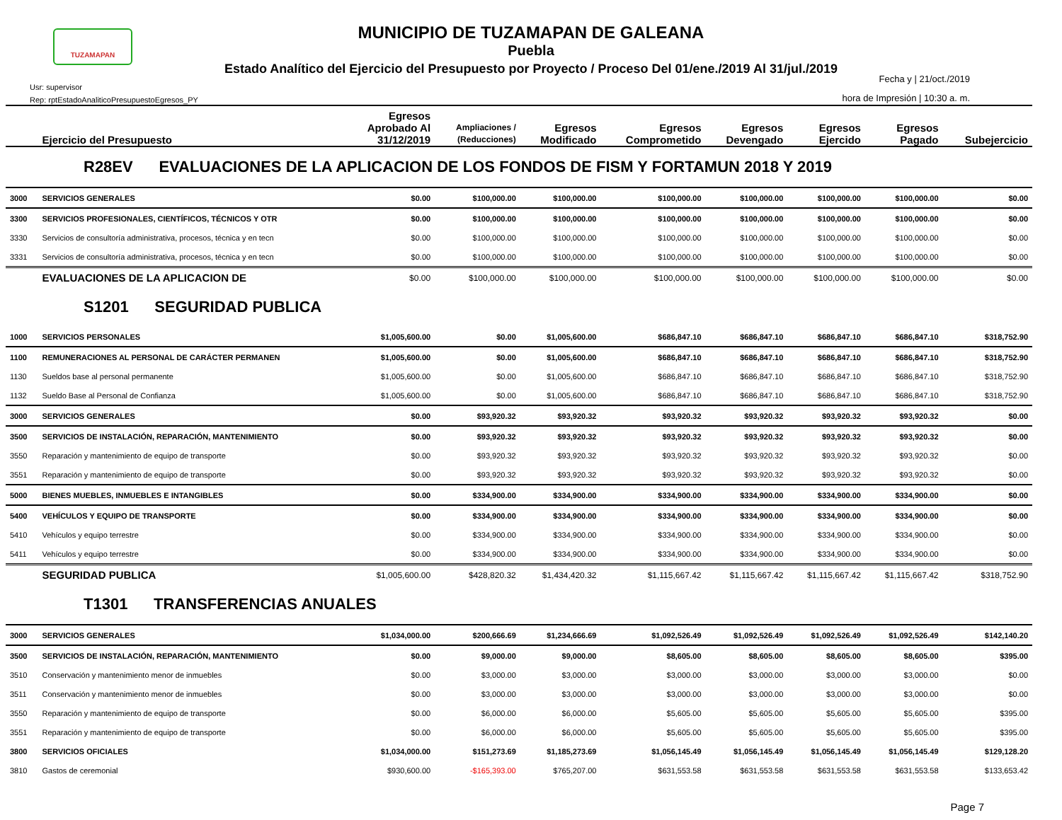TUZAMAPAN
MUNICIPIO DE TUZAMAPAN DE GALEANA
Puebla
Estado Analítico del Ejercicio del Presupuesto por Proyecto / Proceso Del 01/ene./2019 Al 31/jul./2019
Usr: supervisor
Rep: rptEstadoAnaliticoPresupuestoEgresos_PY
Fecha y | 21/oct./2019
hora de Impresión | 10:30 a. m.
| | Ejercicio del Presupuesto | Egresos Aprobado Al 31/12/2019 | Ampliaciones / (Reducciones) | Egresos Modificado | Egresos Comprometido | Egresos Devengado | Egresos Ejercido | Egresos Pagado | Subejercicio |
| --- | --- | --- | --- | --- | --- | --- | --- | --- | --- |
| R28EV EVALUACIONES DE LA APLICACION DE LOS FONDOS DE FISM Y FORTAMUN 2018 Y 2019 | | | | | | | | | |
| 3000 | SERVICIOS GENERALES | $0.00 | $100,000.00 | $100,000.00 | $100,000.00 | $100,000.00 | $100,000.00 | $100,000.00 | $0.00 |
| 3300 | SERVICIOS PROFESIONALES, CIENTÍFICOS, TÉCNICOS Y OTR | $0.00 | $100,000.00 | $100,000.00 | $100,000.00 | $100,000.00 | $100,000.00 | $100,000.00 | $0.00 |
| 3330 | Servicios de consultoría administrativa, procesos, técnica y en tecn | $0.00 | $100,000.00 | $100,000.00 | $100,000.00 | $100,000.00 | $100,000.00 | $100,000.00 | $0.00 |
| 3331 | Servicios de consultoría administrativa, procesos, técnica y en tecn | $0.00 | $100,000.00 | $100,000.00 | $100,000.00 | $100,000.00 | $100,000.00 | $100,000.00 | $0.00 |
| | EVALUACIONES DE LA APLICACION DE | $0.00 | $100,000.00 | $100,000.00 | $100,000.00 | $100,000.00 | $100,000.00 | $100,000.00 | $0.00 |
| S1201 SEGURIDAD PUBLICA | | | | | | | | | |
| 1000 | SERVICIOS PERSONALES | $1,005,600.00 | $0.00 | $1,005,600.00 | $686,847.10 | $686,847.10 | $686,847.10 | $686,847.10 | $318,752.90 |
| 1100 | REMUNERACIONES AL PERSONAL DE CARÁCTER PERMANEN | $1,005,600.00 | $0.00 | $1,005,600.00 | $686,847.10 | $686,847.10 | $686,847.10 | $686,847.10 | $318,752.90 |
| 1130 | Sueldos base al personal permanente | $1,005,600.00 | $0.00 | $1,005,600.00 | $686,847.10 | $686,847.10 | $686,847.10 | $686,847.10 | $318,752.90 |
| 1132 | Sueldo Base al Personal de Confianza | $1,005,600.00 | $0.00 | $1,005,600.00 | $686,847.10 | $686,847.10 | $686,847.10 | $686,847.10 | $318,752.90 |
| 3000 | SERVICIOS GENERALES | $0.00 | $93,920.32 | $93,920.32 | $93,920.32 | $93,920.32 | $93,920.32 | $93,920.32 | $0.00 |
| 3500 | SERVICIOS DE INSTALACIÓN, REPARACIÓN, MANTENIMIENTO | $0.00 | $93,920.32 | $93,920.32 | $93,920.32 | $93,920.32 | $93,920.32 | $93,920.32 | $0.00 |
| 3550 | Reparación y mantenimiento de equipo de transporte | $0.00 | $93,920.32 | $93,920.32 | $93,920.32 | $93,920.32 | $93,920.32 | $93,920.32 | $0.00 |
| 3551 | Reparación y mantenimiento de equipo de transporte | $0.00 | $93,920.32 | $93,920.32 | $93,920.32 | $93,920.32 | $93,920.32 | $93,920.32 | $0.00 |
| 5000 | BIENES MUEBLES, INMUEBLES E INTANGIBLES | $0.00 | $334,900.00 | $334,900.00 | $334,900.00 | $334,900.00 | $334,900.00 | $334,900.00 | $0.00 |
| 5400 | VEHÍCULOS Y EQUIPO DE TRANSPORTE | $0.00 | $334,900.00 | $334,900.00 | $334,900.00 | $334,900.00 | $334,900.00 | $334,900.00 | $0.00 |
| 5410 | Vehículos y equipo terrestre | $0.00 | $334,900.00 | $334,900.00 | $334,900.00 | $334,900.00 | $334,900.00 | $334,900.00 | $0.00 |
| 5411 | Vehículos y equipo terrestre | $0.00 | $334,900.00 | $334,900.00 | $334,900.00 | $334,900.00 | $334,900.00 | $334,900.00 | $0.00 |
| | SEGURIDAD PUBLICA | $1,005,600.00 | $428,820.32 | $1,434,420.32 | $1,115,667.42 | $1,115,667.42 | $1,115,667.42 | $1,115,667.42 | $318,752.90 |
| T1301 TRANSFERENCIAS ANUALES | | | | | | | | | |
| 3000 | SERVICIOS GENERALES | $1,034,000.00 | $200,666.69 | $1,234,666.69 | $1,092,526.49 | $1,092,526.49 | $1,092,526.49 | $1,092,526.49 | $142,140.20 |
| 3500 | SERVICIOS DE INSTALACIÓN, REPARACIÓN, MANTENIMIENTO | $0.00 | $9,000.00 | $9,000.00 | $8,605.00 | $8,605.00 | $8,605.00 | $8,605.00 | $395.00 |
| 3510 | Conservación y mantenimiento menor de inmuebles | $0.00 | $3,000.00 | $3,000.00 | $3,000.00 | $3,000.00 | $3,000.00 | $3,000.00 | $0.00 |
| 3511 | Conservación y mantenimiento menor de inmuebles | $0.00 | $3,000.00 | $3,000.00 | $3,000.00 | $3,000.00 | $3,000.00 | $3,000.00 | $0.00 |
| 3550 | Reparación y mantenimiento de equipo de transporte | $0.00 | $6,000.00 | $6,000.00 | $5,605.00 | $5,605.00 | $5,605.00 | $5,605.00 | $395.00 |
| 3551 | Reparación y mantenimiento de equipo de transporte | $0.00 | $6,000.00 | $6,000.00 | $5,605.00 | $5,605.00 | $5,605.00 | $5,605.00 | $395.00 |
| 3800 | SERVICIOS OFICIALES | $1,034,000.00 | $151,273.69 | $1,185,273.69 | $1,056,145.49 | $1,056,145.49 | $1,056,145.49 | $1,056,145.49 | $129,128.20 |
| 3810 | Gastos de ceremonial | $930,600.00 | -$165,393.00 | $765,207.00 | $631,553.58 | $631,553.58 | $631,553.58 | $631,553.58 | $133,653.42 |
Page 7